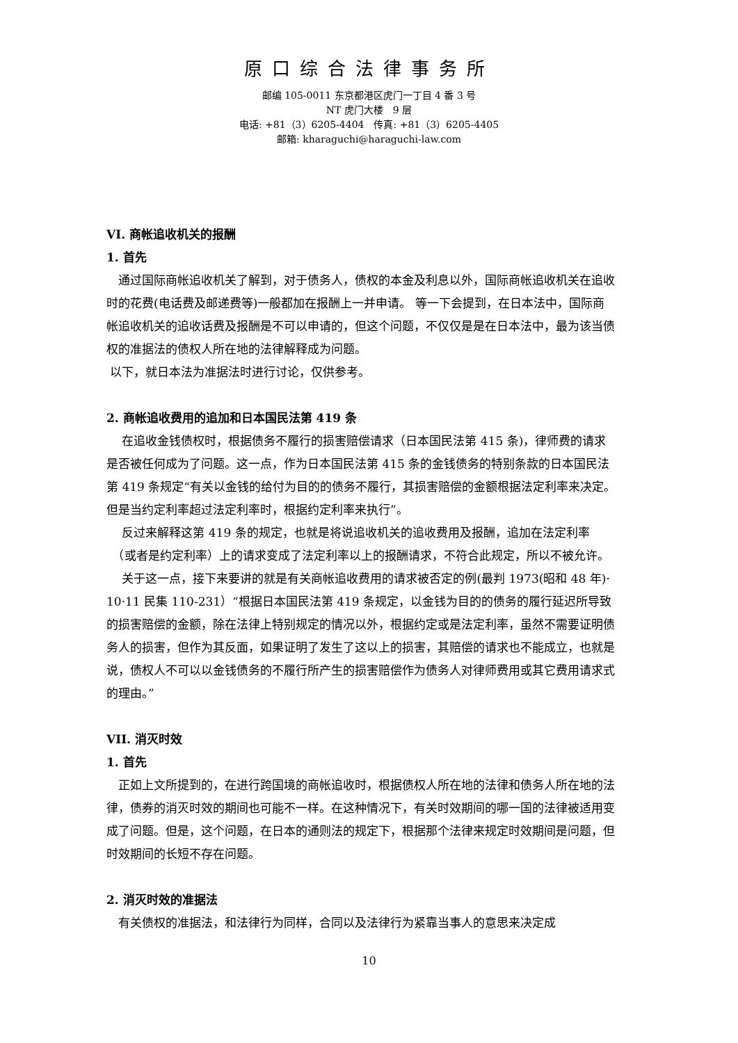原口综合法律事务所
邮编 105-0011 东京都港区虎门一丁目 4 番 3 号
NT 虎门大楼　9 层
电话: +81（3）6205-4404　传真: +81（3）6205-4405
邮箱: kharaguchi@haraguchi-law.com
VI. 商帐追收机关的报酬
1. 首先
　通过国际商帐追收机关了解到，对于债务人，债权的本金及利息以外，国际商帐追收机关在追收时的花费(电话费及邮递费等)一般都加在报酬上一并申请。 等一下会提到，在日本法中，国际商帐追收机关的追收话费及报酬是不可以申请的，但这个问题，不仅仅是是在日本法中，最为该当债权的准据法的债权人所在地的法律解释成为问题。
以下，就日本法为准据法时进行讨论，仅供参考。
2. 商帐追收费用的追加和日本国民法第 419 条
　 在追收金钱债权时，根据债务不履行的损害赔偿请求（日本国民法第 415 条)，律师费的请求是否被任何成为了问题。这一点，作为日本国民法第 415 条的金钱债务的特别条款的日本国民法第 419 条规定“有关以金钱的给付为目的的债务不履行，其损害赔偿的金额根据法定利率来决定。但是当约定利率超过法定利率时，根据约定利率来执行”。
　 反过来解释这第 419 条的规定，也就是将说追收机关的追收费用及报酬，追加在法定利率
　（或者是约定利率）上的请求变成了法定利率以上的报酬请求，不符合此规定，所以不被允许。
　 关于这一点，接下来要讲的就是有关商帐追收费用的请求被否定的例(最判 1973(昭和 48 年)· 10·11 民集 110-231）“根据日本国民法第 419 条规定，以金钱为目的的债务的履行延迟所导致的损害赔偿的金额，除在法律上特别规定的情况以外，根据约定或是法定利率，虽然不需要证明债务人的损害，但作为其反面，如果证明了发生了这以上的损害，其赔偿的请求也不能成立，也就是说，债权人不可以以金钱债务的不履行所产生的损害赔偿作为债务人对律师费用或其它费用请求式的理由。”
VII. 消灭时效
1. 首先
　正如上文所提到的，在进行跨国境的商帐追收时，根据债权人所在地的法律和债务人所在地的法律，债券的消灭时效的期间也可能不一样。在这种情况下，有关时效期间的哪一国的法律被适用变成了问题。但是，这个问题，在日本的通则法的规定下，根据那个法律来规定时效期间是问题，但时效期间的长短不存在问题。
2. 消灭时效的准据法
　有关债权的准据法，和法律行为同样，合同以及法律行为紧靠当事人的意思来决定成
10